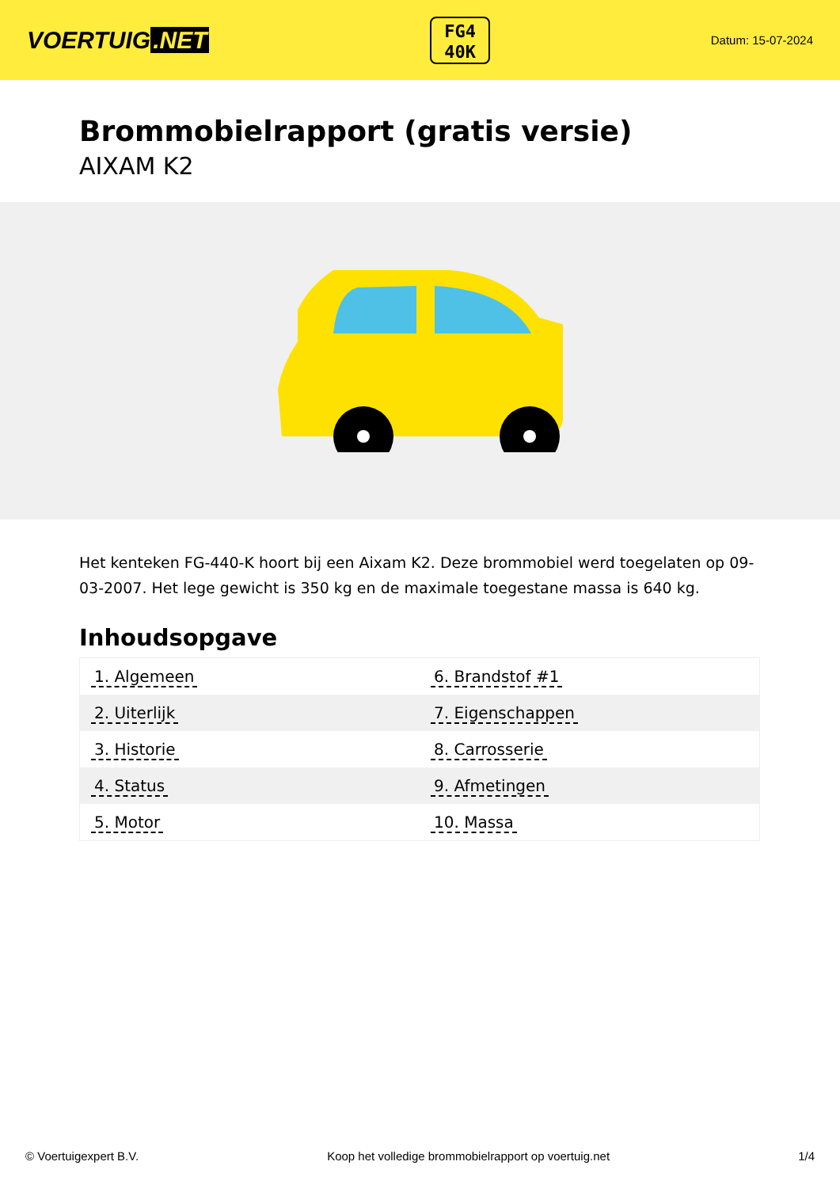VOERTUIG.NET
FG4
40K
Datum: 15-07-2024
Brommobielrapport (gratis versie)
AIXAM K2
Het kenteken FG-440-K hoort bij een Aixam K2. Deze brommobiel werd toegelaten op 09-03-2007. Het lege gewicht is 350 kg en de maximale toegestane massa is 640 kg.
Inhoudsopgave
| 1. Algemeen | 6. Brandstof #1 |
| 2. Uiterlijk | 7. Eigenschappen |
| 3. Historie | 8. Carrosserie |
| 4. Status | 9. Afmetingen |
| 5. Motor | 10. Massa |
© Voertuigexpert B.V. Koop het volledige brommobielrapport op voertuig.net 1/4